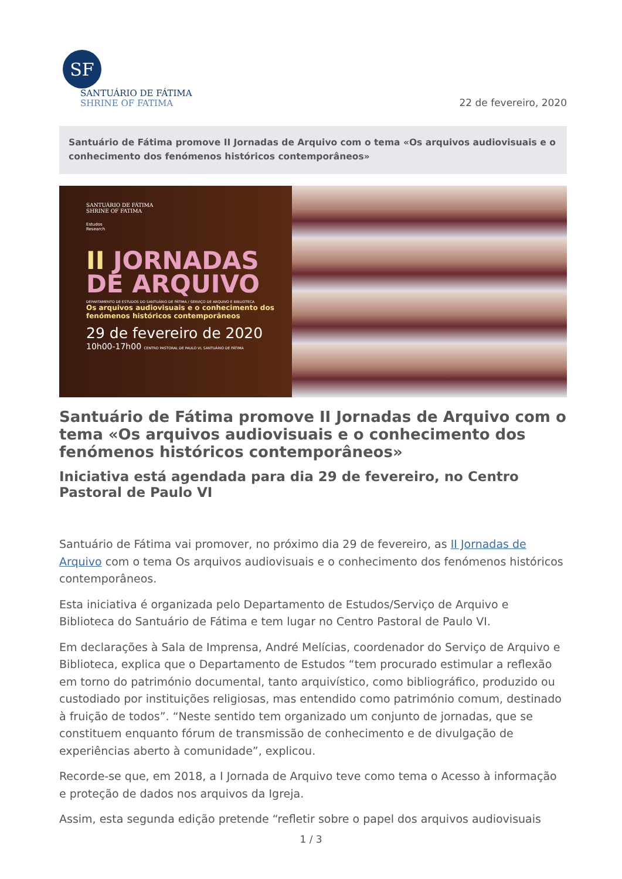SF
SANTUÁRIO DE FÁTIMA
SHRINE OF FATIMA
22 de fevereiro, 2020
Santuário de Fátima promove II Jornadas de Arquivo com o tema «Os arquivos audiovisuais e o conhecimento dos fenómenos históricos contemporâneos»
SANTUÁRIO DE FÁTIMA
SHRINE OF FATIMA
Estudos
Research
II JORNADAS
DE ARQUIVO
DEPARTAMENTO DE ESTUDOS DO SANTUÁRIO DE FÁTIMA / SERVIÇO DE ARQUIVO E BIBLIOTECA
Os arquivos audiovisuais e o conhecimento dos fenómenos históricos contemporâneos
29 de fevereiro de 2020
10h00-17h00 CENTRO PASTORAL DE PAULO VI, SANTUÁRIO DE FÁTIMA
Santuário de Fátima promove II Jornadas de Arquivo com o tema «Os arquivos audiovisuais e o conhecimento dos fenómenos históricos contemporâneos»
Iniciativa está agendada para dia 29 de fevereiro, no Centro Pastoral de Paulo VI
Santuário de Fátima vai promover, no próximo dia 29 de fevereiro, as II Jornadas de Arquivo com o tema Os arquivos audiovisuais e o conhecimento dos fenómenos históricos contemporâneos.
Esta iniciativa é organizada pelo Departamento de Estudos/Serviço de Arquivo e Biblioteca do Santuário de Fátima e tem lugar no Centro Pastoral de Paulo VI.
Em declarações à Sala de Imprensa, André Melícias, coordenador do Serviço de Arquivo e Biblioteca, explica que o Departamento de Estudos “tem procurado estimular a reflexão em torno do património documental, tanto arquivístico, como bibliográfico, produzido ou custodiado por instituições religiosas, mas entendido como património comum, destinado à fruição de todos”. “Neste sentido tem organizado um conjunto de jornadas, que se constituem enquanto fórum de transmissão de conhecimento e de divulgação de experiências aberto à comunidade”, explicou.
Recorde-se que, em 2018, a I Jornada de Arquivo teve como tema o Acesso à informação e proteção de dados nos arquivos da Igreja.
Assim, esta segunda edição pretende “refletir sobre o papel dos arquivos audiovisuais
1 / 3